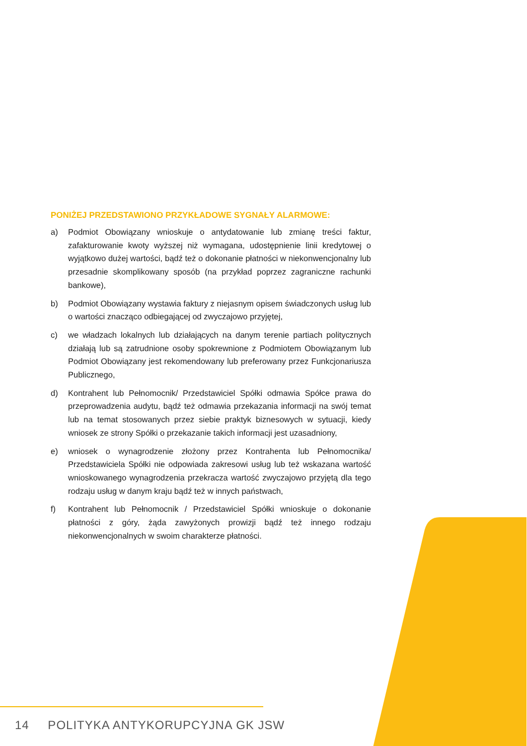PONIŻEJ PRZEDSTAWIONO PRZYKŁADOWE SYGNAŁY ALARMOWE:
a) Podmiot Obowiązany wnioskuje o antydatowanie lub zmianę treści faktur, zafakturowanie kwoty wyższej niż wymagana, udostępnienie linii kredytowej o wyjątkowo dużej wartości, bądź też o dokonanie płatności w niekonwencjonalny lub przesadnie skomplikowany sposób (na przykład poprzez zagraniczne rachunki bankowe),
b) Podmiot Obowiązany wystawia faktury z niejasnym opisem świadczonych usług lub o wartości znacząco odbiegającej od zwyczajowo przyjętej,
c) we władzach lokalnych lub działających na danym terenie partiach politycznych działają lub są zatrudnione osoby spokrewnione z Podmiotem Obowiązanym lub Podmiot Obowiązany jest rekomendowany lub preferowany przez Funkcjonariusza Publicznego,
d) Kontrahent lub Pełnomocnik/ Przedstawiciel Spółki odmawia Spółce prawa do przeprowadzenia audytu, bądź też odmawia przekazania informacji na swój temat lub na temat stosowanych przez siebie praktyk biznesowych w sytuacji, kiedy wniosek ze strony Spółki o przekazanie takich informacji jest uzasadniony,
e) wniosek o wynagrodzenie złożony przez Kontrahenta lub Pełnomocnika/ Przedstawiciela Spółki nie odpowiada zakresowi usług lub też wskazana wartość wnioskowanego wynagrodzenia przekracza wartość zwyczajowo przyjętą dla tego rodzaju usług w danym kraju bądź też w innych państwach,
f) Kontrahent lub Pełnomocnik / Przedstawiciel Spółki wnioskuje o dokonanie płatności z góry, żąda zawyżonych prowizji bądź też innego rodzaju niekonwencjonalnych w swoim charakterze płatności.
14 POLITYKA ANTYKORUPCYJNA GK JSW